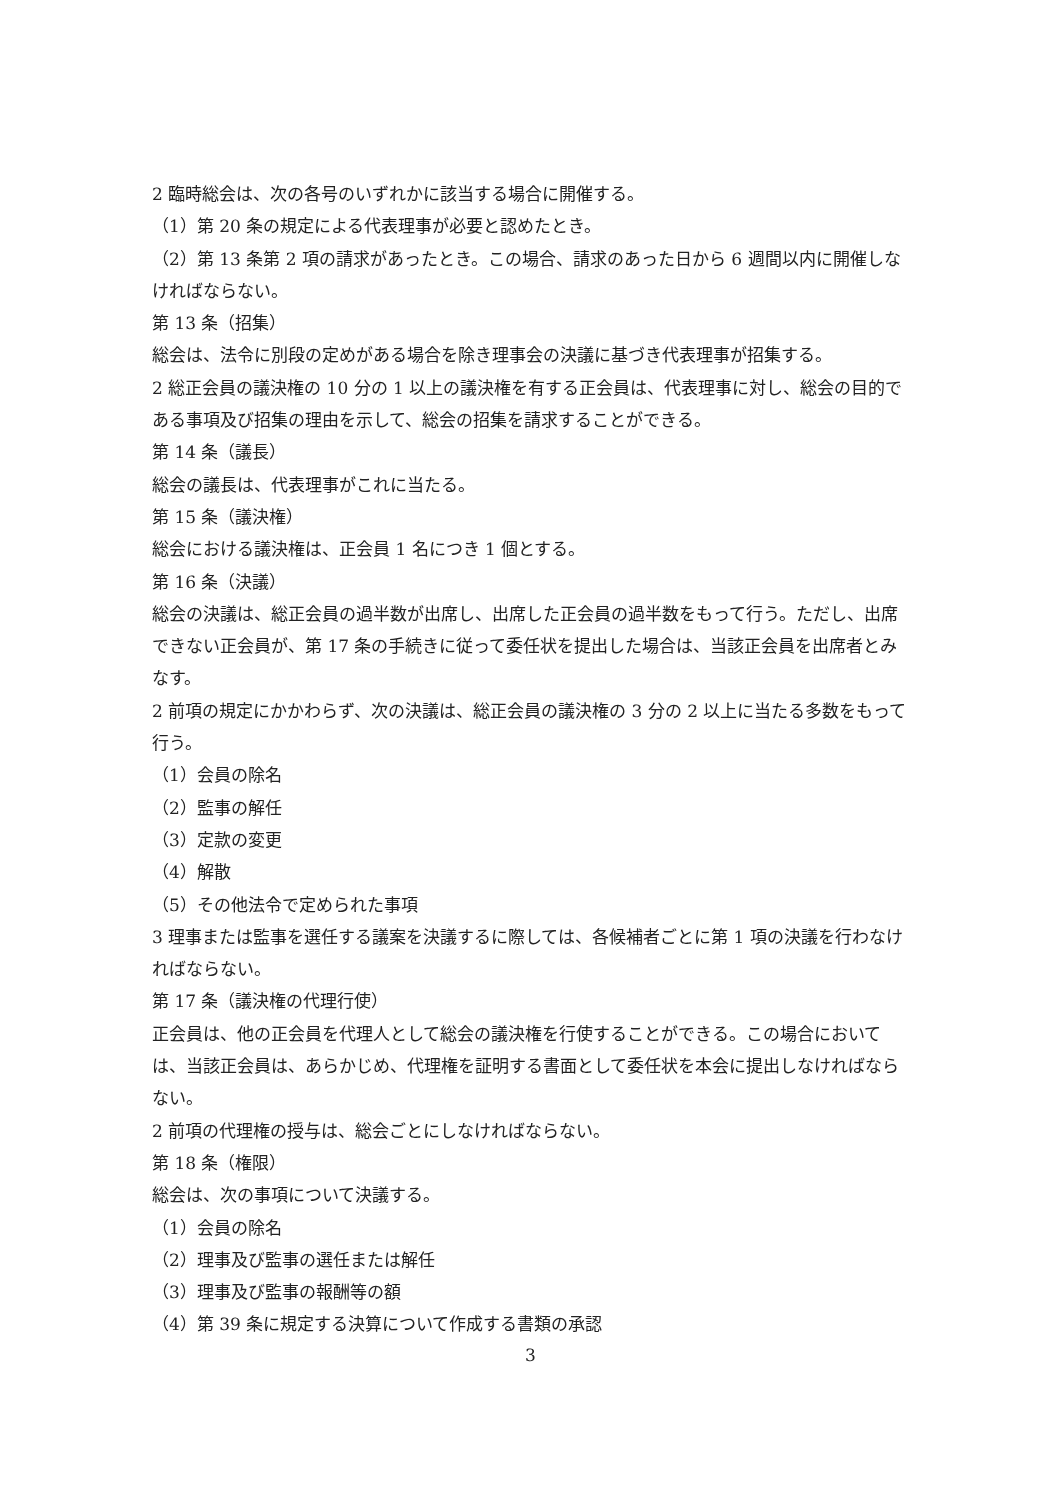2 臨時総会は、次の各号のいずれかに該当する場合に開催する。
（1）第 20 条の規定による代表理事が必要と認めたとき。
（2）第 13 条第 2 項の請求があったとき。この場合、請求のあった日から 6 週間以内に開催しなければならない。
第 13 条（招集）
総会は、法令に別段の定めがある場合を除き理事会の決議に基づき代表理事が招集する。
2 総正会員の議決権の 10 分の 1 以上の議決権を有する正会員は、代表理事に対し、総会の目的である事項及び招集の理由を示して、総会の招集を請求することができる。
第 14 条（議長）
総会の議長は、代表理事がこれに当たる。
第 15 条（議決権）
総会における議決権は、正会員 1 名につき 1 個とする。
第 16 条（決議）
総会の決議は、総正会員の過半数が出席し、出席した正会員の過半数をもって行う。ただし、出席できない正会員が、第 17 条の手続きに従って委任状を提出した場合は、当該正会員を出席者とみなす。
2 前項の規定にかかわらず、次の決議は、総正会員の議決権の 3 分の 2 以上に当たる多数をもって行う。
（1）会員の除名
（2）監事の解任
（3）定款の変更
（4）解散
（5）その他法令で定められた事項
3 理事または監事を選任する議案を決議するに際しては、各候補者ごとに第 1 項の決議を行わなければならない。
第 17 条（議決権の代理行使）
正会員は、他の正会員を代理人として総会の議決権を行使することができる。この場合においては、当該正会員は、あらかじめ、代理権を証明する書面として委任状を本会に提出しなければならない。
2 前項の代理権の授与は、総会ごとにしなければならない。
第 18 条（権限）
総会は、次の事項について決議する。
（1）会員の除名
（2）理事及び監事の選任または解任
（3）理事及び監事の報酬等の額
（4）第 39 条に規定する決算について作成する書類の承認
3